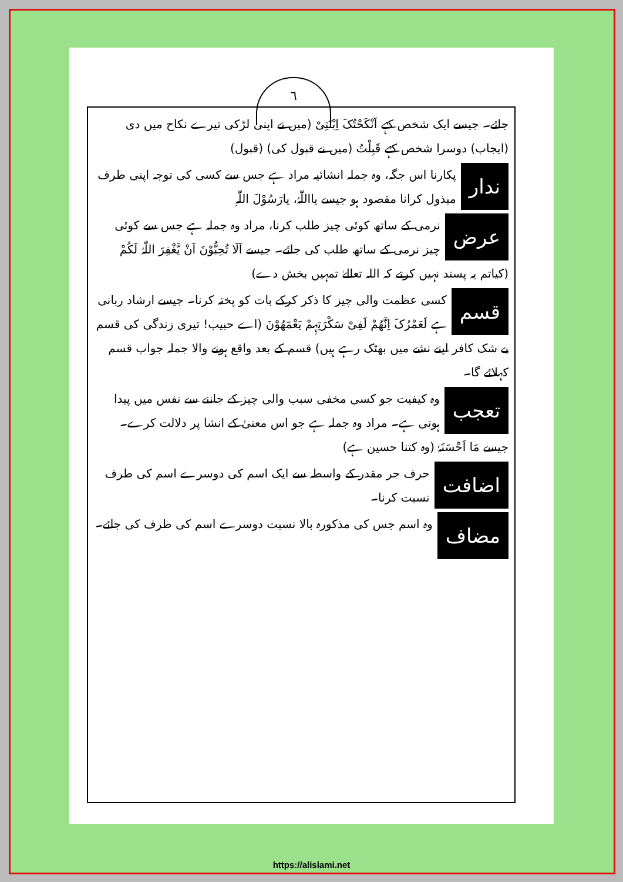٦
جائے۔ جیسے ایک شخص کہے اَنْکَحْتُکَ اِبْنَتِیْ (میں نے اپنی لڑکی تیرے نکاح میں دی (ایجاب) دوسرا شخص کہے قَبِلْتُ (میں نے قبول کی) (قبول)
ندار پکارنا اس جگہ، وہ جملہ انشائیہ مراد ہے جس سے کسی کی توجہ اپنی طرف مبذول کرانا مقصود ہو جیسے یااللّٰہُ، یارَسُوْلَ اللّٰہِ
عرض نرمی کے ساتھ کوئی چیز طلب کرنا، مراد وہ جملہ ہے جس سے کوئی چیز نرمی کے ساتھ طلب کی جائے۔ جیسے اَلَا تُحِبُّوْنَ اَنْ یَّغْفِرَ اللّٰہُ لَکُمْ (کیاتم یہ پسند نہیں کرتے کہ اللہ تعالےٰ تمہیں بخش دے)
قسم کسی عظمت والی چیز کا ذکر کرکے بات کو پختہ کرنا۔ جیسے ارشاد ربانی ہے لَعَمْرُکَ اِنَّھُمْ لَفِیْ سَکْرَتِہِمْ یَعْمَھُوْنَ (اے حبیب! تیری زندگی کی قسم بے شک کافر اپنے نشے میں بھٹک رہے ہیں) قسم کے بعد واقع ہونے والا جملہ جواب قسم کہلائے گا۔
تعجب وہ کیفیت جو کسی مخفی سبب والی چیز کے جاننے سے نفس میں پیدا ہوتی ہے۔ مراد وہ جملہ ہے جو اس معنیٰ کے انشا پر دلالت کرے۔ جیسے مَا اَحْسَنَہٗ (وہ کتنا حسین ہے)
اضافت حرف جر مقدر کے واسطہ سے ایک اسم کی دوسرے اسم کی طرف نسبت کرنا۔
مضاف وہ اسم جس کی مذکورہ بالا نسبت دوسرے اسم کی طرف کی جائے۔
https://alislami.net